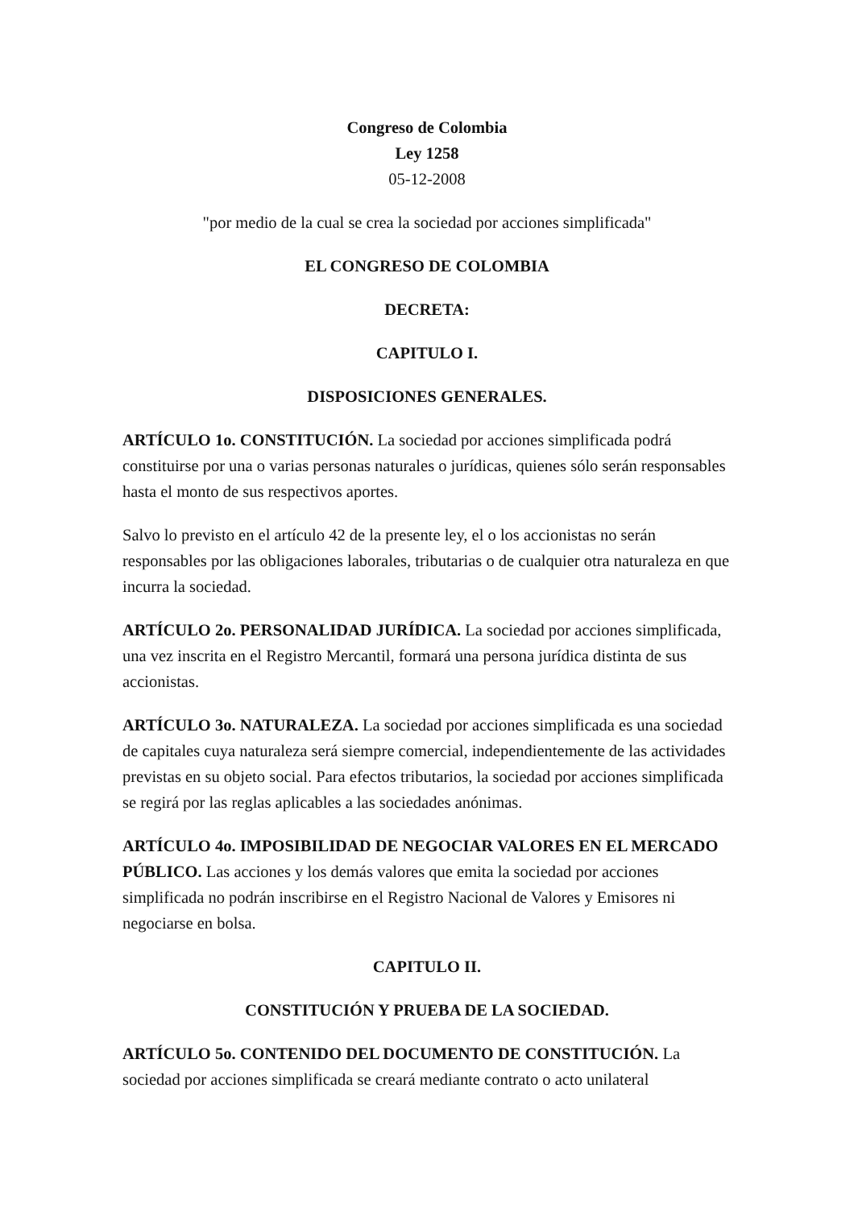Congreso de Colombia
Ley 1258
05-12-2008
"por medio de la cual se crea la sociedad por acciones simplificada"
EL CONGRESO DE COLOMBIA
DECRETA:
CAPITULO I.
DISPOSICIONES GENERALES.
ARTÍCULO 1o. CONSTITUCIÓN. La sociedad por acciones simplificada podrá constituirse por una o varias personas naturales o jurídicas, quienes sólo serán responsables hasta el monto de sus respectivos aportes.
Salvo lo previsto en el artículo 42 de la presente ley, el o los accionistas no serán responsables por las obligaciones laborales, tributarias o de cualquier otra naturaleza en que incurra la sociedad.
ARTÍCULO 2o. PERSONALIDAD JURÍDICA. La sociedad por acciones simplificada, una vez inscrita en el Registro Mercantil, formará una persona jurídica distinta de sus accionistas.
ARTÍCULO 3o. NATURALEZA. La sociedad por acciones simplificada es una sociedad de capitales cuya naturaleza será siempre comercial, independientemente de las actividades previstas en su objeto social. Para efectos tributarios, la sociedad por acciones simplificada se regirá por las reglas aplicables a las sociedades anónimas.
ARTÍCULO 4o. IMPOSIBILIDAD DE NEGOCIAR VALORES EN EL MERCADO PÚBLICO. Las acciones y los demás valores que emita la sociedad por acciones simplificada no podrán inscribirse en el Registro Nacional de Valores y Emisores ni negociarse en bolsa.
CAPITULO II.
CONSTITUCIÓN Y PRUEBA DE LA SOCIEDAD.
ARTÍCULO 5o. CONTENIDO DEL DOCUMENTO DE CONSTITUCIÓN. La sociedad por acciones simplificada se creará mediante contrato o acto unilateral